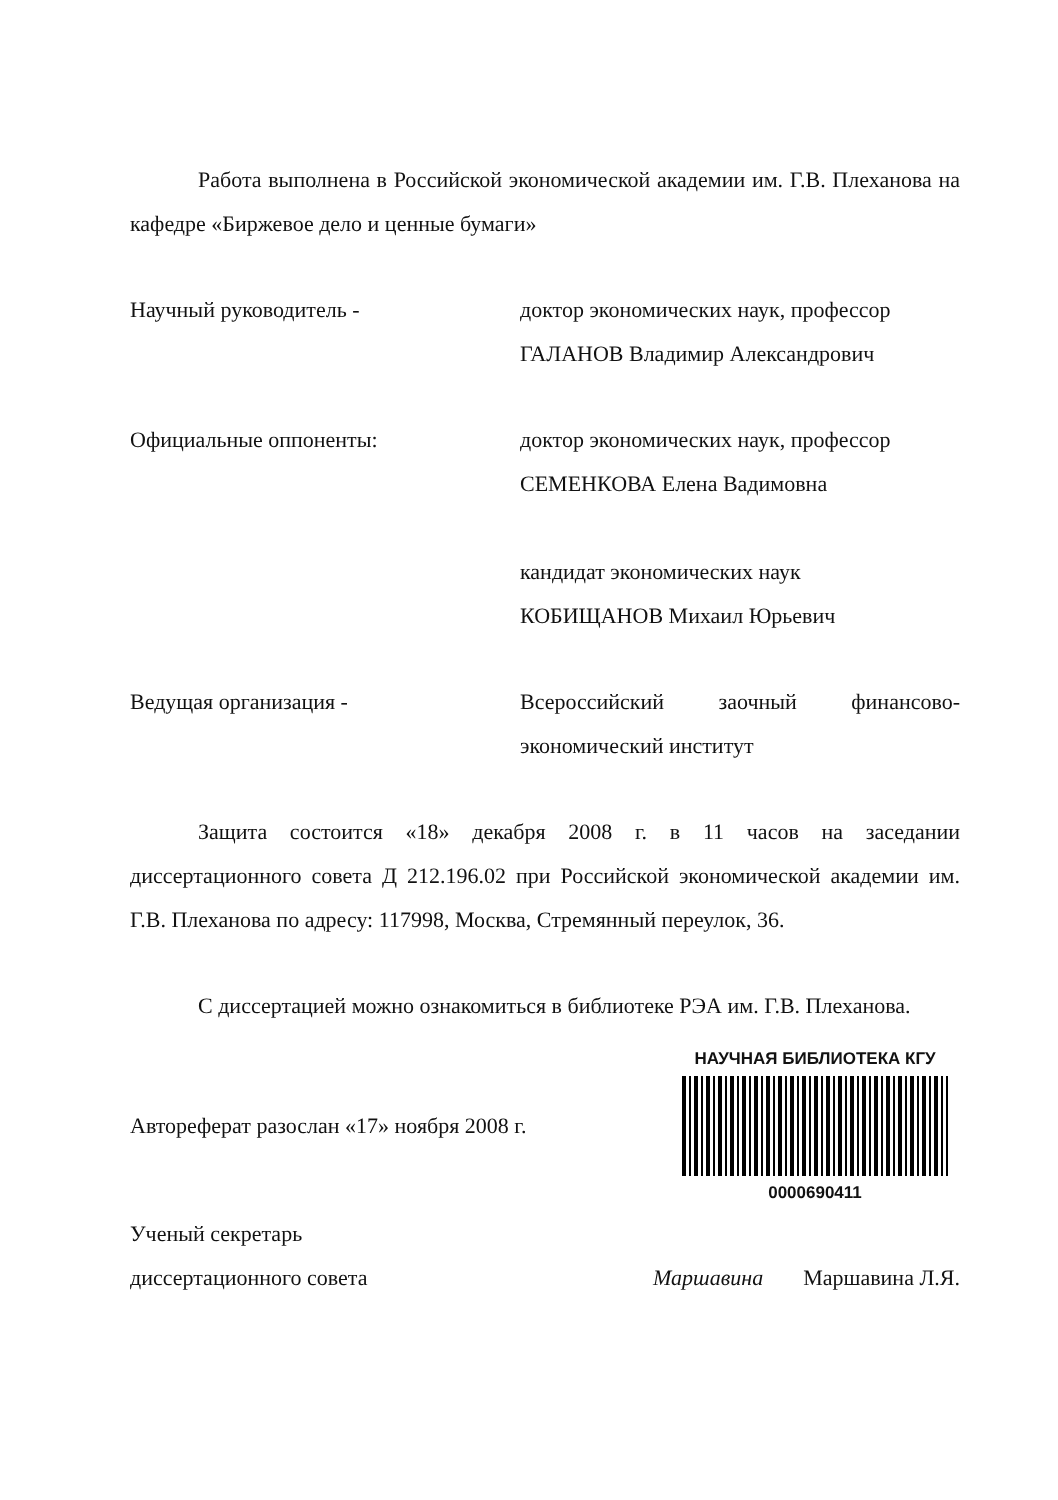Работа выполнена в Российской экономической академии им. Г.В. Плеханова на кафедре «Биржевое дело и ценные бумаги»
Научный руководитель - доктор экономических наук, профессор
ГАЛАНОВ Владимир Александрович
Официальные оппоненты: доктор экономических наук, профессор
СЕМЕНКОВА Елена Вадимовна
кандидат экономических наук
КОБИЩАНОВ Михаил Юрьевич
Ведущая организация - Всероссийский заочный финансово-экономический институт
Защита состоится «18» декабря 2008 г. в 11 часов на заседании диссертационного совета Д 212.196.02 при Российской экономической академии им. Г.В. Плеханова по адресу: 117998, Москва, Стремянный переулок, 36.
С диссертацией можно ознакомиться в библиотеке РЭА им. Г.В. Плеханова.
Автореферат разослан «17» ноября 2008 г.
НАУЧНАЯ БИБЛИОТЕКА КГУ
0000690411
Ученый секретарь
диссертационного совета
Маршавина Маршавина Л.Я.